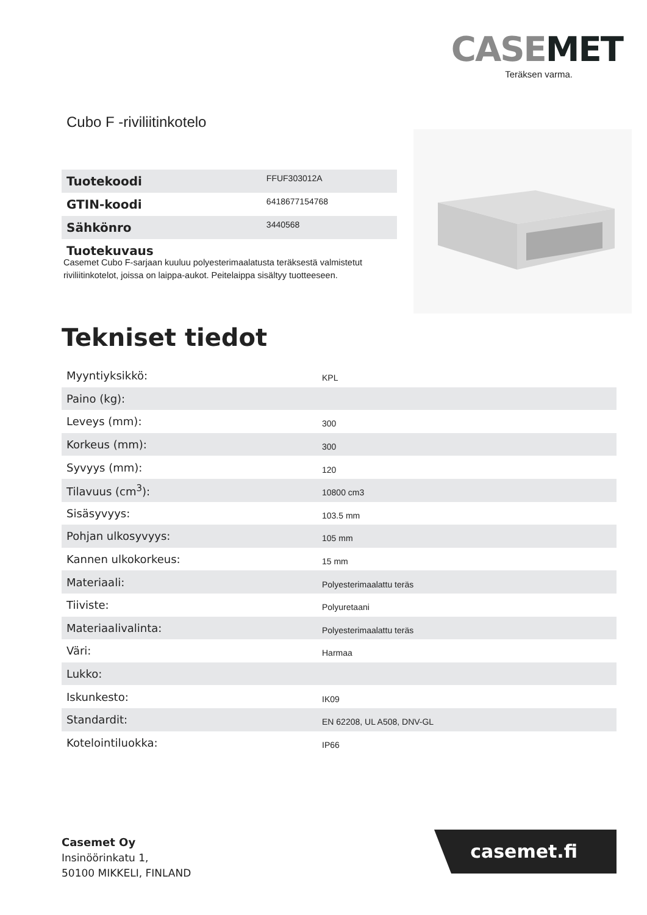CASEMET
Teräksen varma.
Cubo F -riviliitinkotelo
| Tuotekoodi | FFUF303012A |
| GTIN-koodi | 6418677154768 |
| Sähkönro | 3440568 |
| Tuotekuvaus | |
Casemet Cubo F-sarjaan kuuluu polyesterimaalatusta teräksestä valmistetut riviliitinkotelot, joissa on laippa-aukot. Peitelaippa sisältyy tuotteeseen.
Tekniset tiedot
| Myyntiyksikkö: | KPL |
| Paino (kg): | |
| Leveys (mm): | 300 |
| Korkeus (mm): | 300 |
| Syvyys (mm): | 120 |
| Tilavuus (cm<sup>3</sup>): | 10800 cm3 |
| Sisäsyvyys: | 103.5 mm |
| Pohjan ulkosyvyys: | 105 mm |
| Kannen ulkokorkeus: | 15 mm |
| Materiaali: | Polyesterimaalattu teräs |
| Tiiviste: | Polyuretaani |
| Materiaalivalinta: | Polyesterimaalattu teräs |
| Väri: | Harmaa |
| Lukko: | |
| Iskunkesto: | IK09 |
| Standardit: | EN 62208, UL A508, DNV-GL |
| Kotelointiluokka: | IP66 |
Casemet Oy
Insinöörinkatu 1,
50100 MIKKELI, FINLAND
casemet.fi